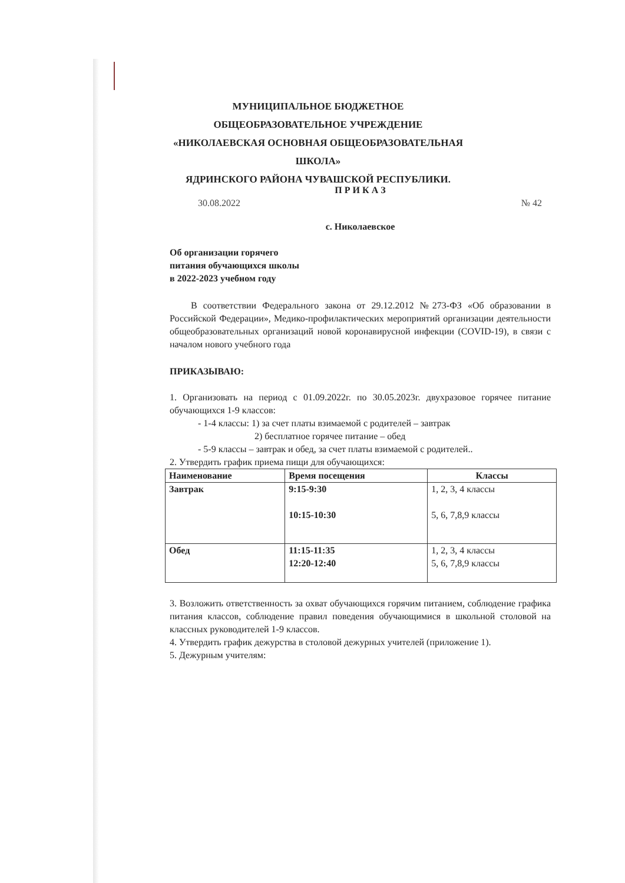МУНИЦИПАЛЬНОЕ БЮДЖЕТНОЕ
ОБЩЕОБРАЗОВАТЕЛЬНОЕ УЧРЕЖДЕНИЕ
«НИКОЛАЕВСКАЯ ОСНОВНАЯ ОБЩЕОБРАЗОВАТЕЛЬНАЯ ШКОЛА»
ЯДРИНСКОГО РАЙОНА ЧУВАШСКОЙ РЕСПУБЛИКИ.
П Р И К А З
30.08.2022 № 42
с. Николаевское
Об организации горячего
питания обучающихся школы
в 2022-2023 учебном году
В соответствии Федерального закона от 29.12.2012 №273-ФЗ «Об образовании в Российской Федерации», Медико-профилактических мероприятий организации деятельности общеобразовательных организаций новой коронавирусной инфекции (COVID-19), в связи с началом нового учебного года
ПРИКАЗЫВАЮ:
1. Организовать на период с 01.09.2022г. по 30.05.2023г. двухразовое горячее питание обучающихся 1-9 классов:
- 1-4 классы: 1) за счет платы взимаемой с родителей – завтрак
2) бесплатное горячее питание – обед
- 5-9 классы – завтрак и обед, за счет платы взимаемой с родителей..
2. Утвердить график приема пищи для обучающихся:
| Наименование | Время посещения | Классы |
| --- | --- | --- |
| Завтрак | 9:15-9:30 10:15-10:30 | 1, 2, 3, 4 классы 5, 6, 7,8,9 классы |
| Обед | 11:15-11:35 12:20-12:40 | 1, 2, 3, 4 классы 5, 6, 7,8,9 классы |
3. Возложить ответственность за охват обучающихся горячим питанием, соблюдение графика питания классов, соблюдение правил поведения обучающимися в школьной столовой на классных руководителей 1-9 классов.
4. Утвердить график дежурства в столовой дежурных учителей (приложение 1).
5. Дежурным учителям: